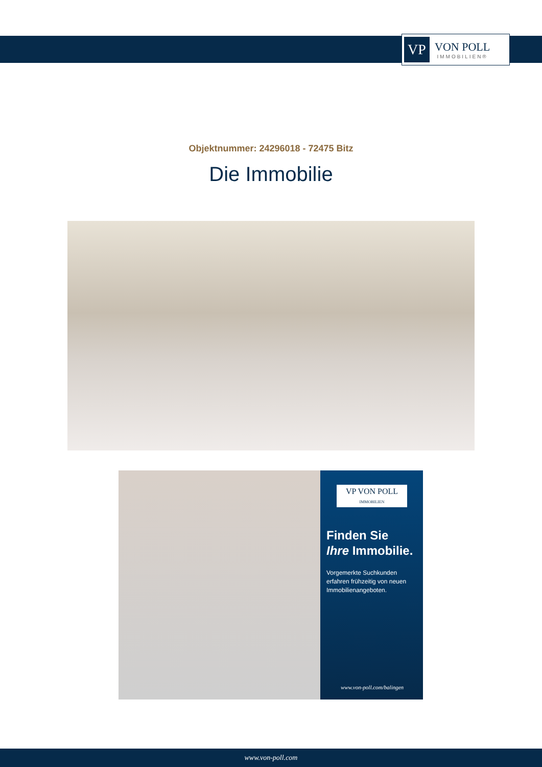VP
VON POLL
IMMOBILIEN®
Objektnummer: 24296018 - 72475 Bitz
Die Immobilie
VP VON POLL
IMMOBILIEN
Finden Sie
Ihre Immobilie.
Vorgemerkte Suchkunden erfahren frühzeitig von neuen Immobilienangeboten.
www.von-poll.com/balingen
www.von-poll.com